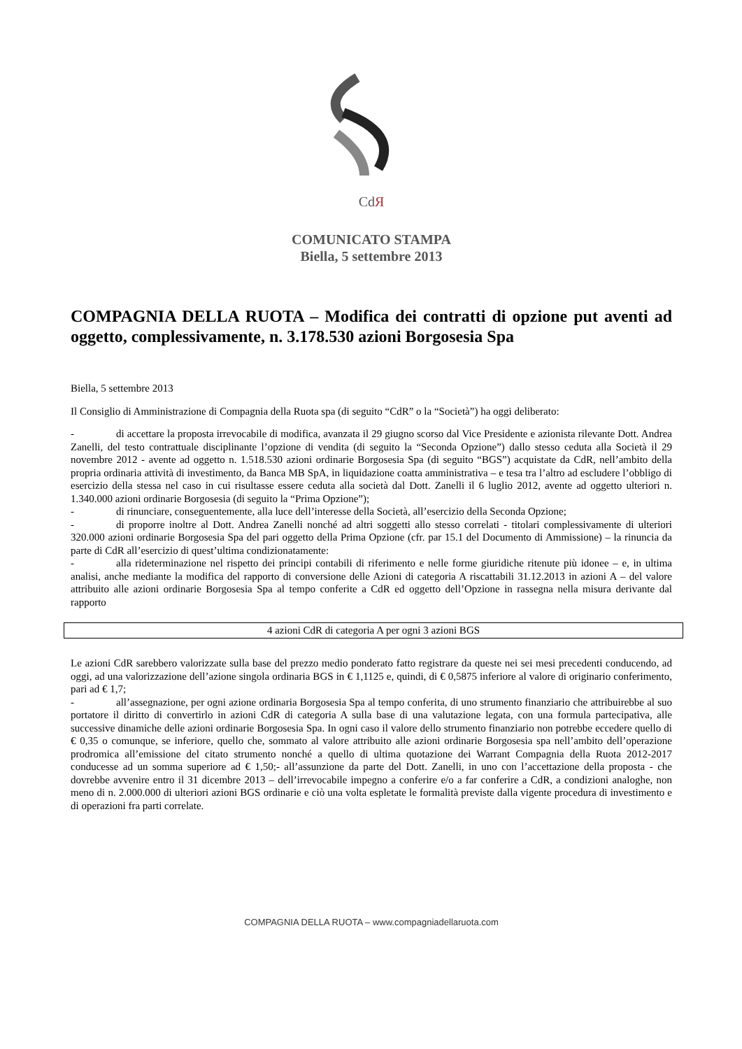CdЯ
COMUNICATO STAMPA
Biella, 5 settembre 2013
COMPAGNIA DELLA RUOTA – Modifica dei contratti di opzione put aventi ad oggetto, complessivamente, n. 3.178.530 azioni Borgosesia Spa
Biella, 5 settembre 2013
Il Consiglio di Amministrazione di Compagnia della Ruota spa (di seguito “CdR” o la “Società”) ha oggi deliberato:
- di accettare la proposta irrevocabile di modifica, avanzata il 29 giugno scorso dal Vice Presidente e azionista rilevante Dott. Andrea Zanelli, del testo contrattuale disciplinante l’opzione di vendita (di seguito la “Seconda Opzione”) dallo stesso ceduta alla Società il 29 novembre 2012 - avente ad oggetto n. 1.518.530 azioni ordinarie Borgosesia Spa (di seguito “BGS”) acquistate da CdR, nell’ambito della propria ordinaria attività di investimento, da Banca MB SpA, in liquidazione coatta amministrativa – e tesa tra l’altro ad escludere l’obbligo di esercizio della stessa nel caso in cui risultasse essere ceduta alla società dal Dott. Zanelli il 6 luglio 2012, avente ad oggetto ulteriori n. 1.340.000 azioni ordinarie Borgosesia (di seguito la “Prima Opzione”);
- di rinunciare, conseguentemente, alla luce dell’interesse della Società, all’esercizio della Seconda Opzione;
- di proporre inoltre al Dott. Andrea Zanelli nonché ad altri soggetti allo stesso correlati - titolari complessivamente di ulteriori 320.000 azioni ordinarie Borgosesia Spa del pari oggetto della Prima Opzione (cfr. par 15.1 del Documento di Ammissione) – la rinuncia da parte di CdR all’esercizio di quest’ultima condizionatamente:
- alla rideterminazione nel rispetto dei principi contabili di riferimento e nelle forme giuridiche ritenute più idonee – e, in ultima analisi, anche mediante la modifica del rapporto di conversione delle Azioni di categoria A riscattabili 31.12.2013 in azioni A – del valore attribuito alle azioni ordinarie Borgosesia Spa al tempo conferite a CdR ed oggetto dell’Opzione in rassegna nella misura derivante dal rapporto
| 4 azioni CdR di categoria A per ogni 3 azioni BGS |
Le azioni CdR sarebbero valorizzate sulla base del prezzo medio ponderato fatto registrare da queste nei sei mesi precedenti conducendo, ad oggi, ad una valorizzazione dell’azione singola ordinaria BGS in € 1,1125 e, quindi, di € 0,5875 inferiore al valore di originario conferimento, pari ad € 1,7;
- all’assegnazione, per ogni azione ordinaria Borgosesia Spa al tempo conferita, di uno strumento finanziario che attribuirebbe al suo portatore il diritto di convertirlo in azioni CdR di categoria A sulla base di una valutazione legata, con una formula partecipativa, alle successive dinamiche delle azioni ordinarie Borgosesia Spa. In ogni caso il valore dello strumento finanziario non potrebbe eccedere quello di € 0,35 o comunque, se inferiore, quello che, sommato al valore attribuito alle azioni ordinarie Borgosesia spa nell’ambito dell’operazione prodromica all’emissione del citato strumento nonché a quello di ultima quotazione dei Warrant Compagnia della Ruota 2012-2017 conducesse ad un somma superiore ad € 1,50;- all’assunzione da parte del Dott. Zanelli, in uno con l’accettazione della proposta - che dovrebbe avvenire entro il 31 dicembre 2013 – dell’irrevocabile impegno a conferire e/o a far conferire a CdR, a condizioni analoghe, non meno di n. 2.000.000 di ulteriori azioni BGS ordinarie e ciò una volta espletate le formalità previste dalla vigente procedura di investimento e di operazioni fra parti correlate.
COMPAGNIA DELLA RUOTA – www.compagniadellaruota.com